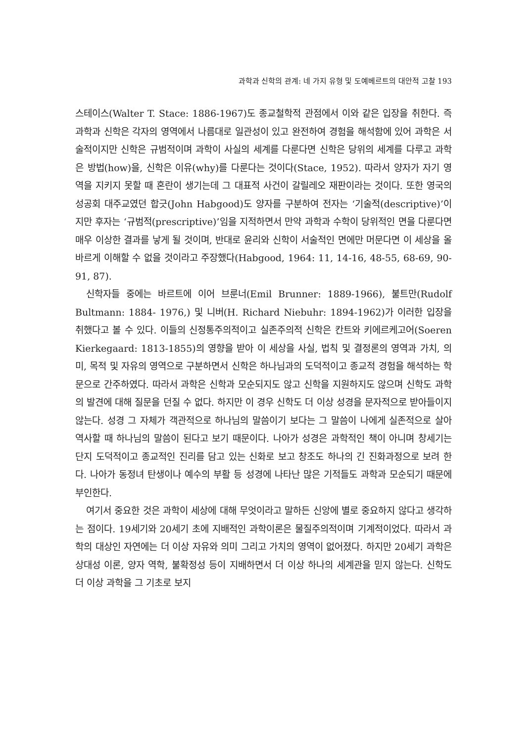과학과 신학의 관계: 네 가지 유형 및 도예베르트의 대안적 고찰 193
스테이스(Walter T. Stace: 1886-1967)도 종교철학적 관점에서 이와 같은 입장을 취한다. 즉 과학과 신학은 각자의 영역에서 나름대로 일관성이 있고 완전하여 경험을 해석함에 있어 과학은 서술적이지만 신학은 규범적이며 과학이 사실의 세계를 다룬다면 신학은 당위의 세계를 다루고 과학은 방법(how)을, 신학은 이유(why)를 다룬다는 것이다(Stace, 1952). 따라서 양자가 자기 영역을 지키지 못할 때 혼란이 생기는데 그 대표적 사건이 갈릴레오 재판이라는 것이다. 또한 영국의 성공회 대주교였던 합긋(John Habgood)도 양자를 구분하여 전자는 ‘기술적(descriptive)’이지만 후자는 ‘규범적(prescriptive)’임을 지적하면서 만약 과학과 수학이 당위적인 면을 다룬다면 매우 이상한 결과를 낳게 될 것이며, 반대로 윤리와 신학이 서술적인 면에만 머문다면 이 세상을 올바르게 이해할 수 없을 것이라고 주장했다(Habgood, 1964: 11, 14-16, 48-55, 68-69, 90-91, 87).
신학자들 중에는 바르트에 이어 브룬너(Emil Brunner: 1889-1966), 불트만(Rudolf Bultmann: 1884- 1976,) 및 니버(H. Richard Niebuhr: 1894-1962)가 이러한 입장을 취했다고 볼 수 있다. 이들의 신정통주의적이고 실존주의적 신학은 칸트와 키에르케고어(Soeren Kierkegaard: 1813-1855)의 영향을 받아 이 세상을 사실, 법칙 및 결정론의 영역과 가치, 의미, 목적 및 자유의 영역으로 구분하면서 신학은 하나님과의 도덕적이고 종교적 경험을 해석하는 학문으로 간주하였다. 따라서 과학은 신학과 모순되지도 않고 신학을 지원하지도 않으며 신학도 과학의 발견에 대해 질문을 던질 수 없다. 하지만 이 경우 신학도 더 이상 성경을 문자적으로 받아들이지 않는다. 성경 그 자체가 객관적으로 하나님의 말씀이기 보다는 그 말씀이 나에게 실존적으로 살아 역사할 때 하나님의 말씀이 된다고 보기 때문이다. 나아가 성경은 과학적인 책이 아니며 창세기는 단지 도덕적이고 종교적인 진리를 담고 있는 신화로 보고 창조도 하나의 긴 진화과정으로 보려 한다. 나아가 동정녀 탄생이나 예수의 부활 등 성경에 나타난 많은 기적들도 과학과 모순되기 때문에 부인한다.
여기서 중요한 것은 과학이 세상에 대해 무엇이라고 말하든 신앙에 별로 중요하지 않다고 생각하는 점이다. 19세기와 20세기 초에 지배적인 과학이론은 물질주의적이며 기계적이었다. 따라서 과학의 대상인 자연에는 더 이상 자유와 의미 그리고 가치의 영역이 없어졌다. 하지만 20세기 과학은 상대성 이론, 양자 역학, 불확정성 등이 지배하면서 더 이상 하나의 세계관을 믿지 않는다. 신학도 더 이상 과학을 그 기초로 보지